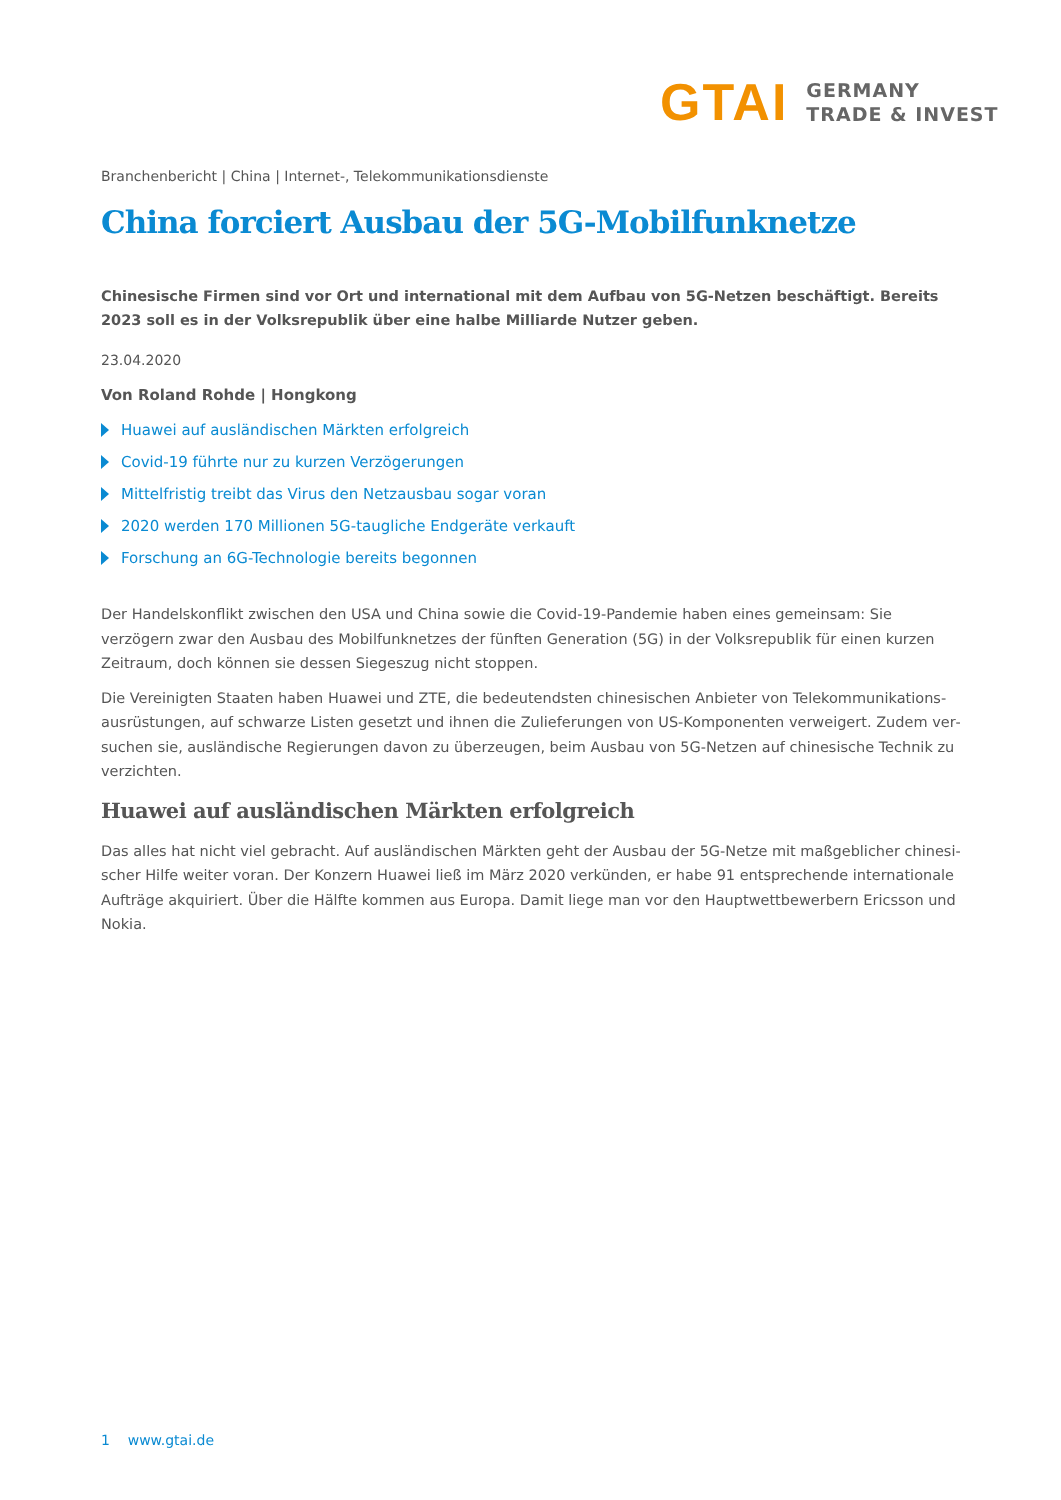GTAI
GERMANY
TRADE & INVEST
Branchenbericht | China | Internet-, Telekommunikationsdienste
China forciert Ausbau der 5G-Mobilfunknetze
Chinesische Firmen sind vor Ort und international mit dem Aufbau von 5G-Netzen beschäftigt. Bereits 2023 soll es in der Volksrepublik über eine halbe Milliarde Nutzer geben.
23.04.2020
Von Roland Rohde | Hongkong
Huawei auf ausländischen Märkten erfolgreich
Covid-19 führte nur zu kurzen Verzögerungen
Mittelfristig treibt das Virus den Netzausbau sogar voran
2020 werden 170 Millionen 5G-taugliche Endgeräte verkauft
Forschung an 6G-Technologie bereits begonnen
Der Handelskonflikt zwischen den USA und China sowie die Covid-19-Pandemie haben eines gemeinsam: Sie verzögern zwar den Ausbau des Mobilfunknetzes der fünften Generation (5G) in der Volksrepublik für einen kurzen Zeitraum, doch können sie dessen Siegeszug nicht stoppen.
Die Vereinigten Staaten haben Huawei und ZTE, die bedeutendsten chinesischen Anbieter von Telekommunikations­ausrüstungen, auf schwarze Listen gesetzt und ihnen die Zulieferungen von US-Komponenten verweigert. Zudem ver­suchen sie, ausländische Regierungen davon zu überzeugen, beim Ausbau von 5G-Netzen auf chinesische Technik zu verzichten.
Huawei auf ausländischen Märkten erfolgreich
Das alles hat nicht viel gebracht. Auf ausländischen Märkten geht der Ausbau der 5G-Netze mit maßgeblicher chinesi­scher Hilfe weiter voran. Der Konzern Huawei ließ im März 2020 verkünden, er habe 91 entsprechende internationale Aufträge akquiriert. Über die Hälfte kommen aus Europa. Damit liege man vor den Hauptwettbewerbern Ericsson und Nokia.
1 www.gtai.de